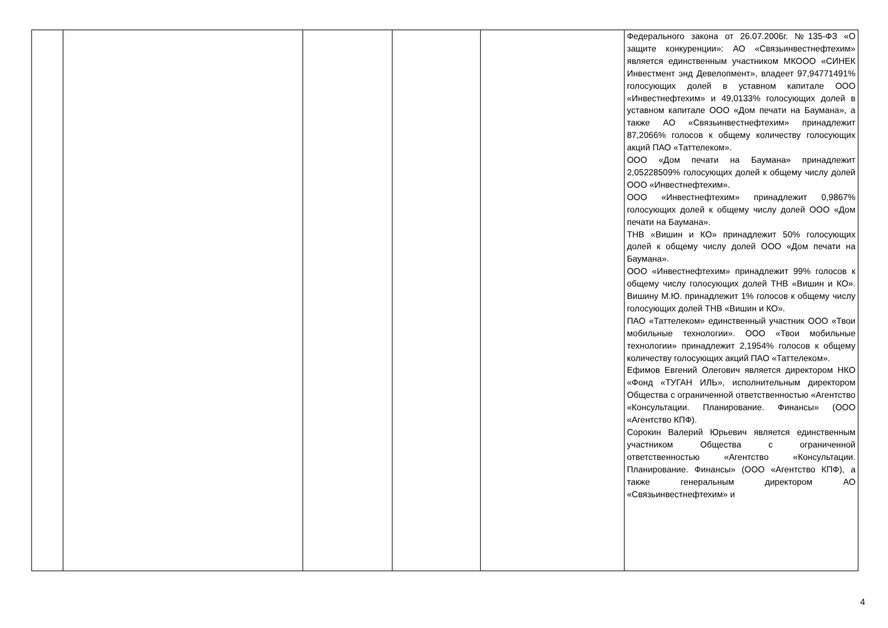| | | | | | Федерального закона от 26.07.2006г. №135-ФЗ «О защите конкуренции»: АО «Связьинвестнефтехим» является единственным участником МКООО «СИНЕК Инвестмент энд Девелопмент», владеет 97,94771491% голосующих долей в уставном капитале ООО «Инвестнефтехим» и 49,0133% голосующих долей в уставном капитале ООО «Дом печати на Баумана», а также АО «Связьинвестнефтехим» принадлежит 87,2066% голосов к общему количеству голосующих акций ПАО «Таттелеком». ООО «Дом печати на Баумана» принадлежит 2,05228509% голосующих долей к общему числу долей ООО «Инвестнефтехим». ООО «Инвестнефтехим» принадлежит 0,9867% голосующих долей к общему числу долей ООО «Дом печати на Баумана». ТНВ «Вишин и КО» принадлежит 50% голосующих долей к общему числу долей ООО «Дом печати на Баумана». ООО «Инвестнефтехим» принадлежит 99% голосов к общему числу голосующих долей ТНВ «Вишин и КО». Вишину М.Ю. принадлежит 1% голосов к общему числу голосующих долей ТНВ «Вишин и КО». ПАО «Таттелеком» единственный участник ООО «Твои мобильные технологии». ООО «Твои мобильные технологии» принадлежит 2,1954% голосов к общему количеству голосующих акций ПАО «Таттелеком». Ефимов Евгений Олегович является директором НКО «Фонд «ТУГАН ИЛЬ», исполнительным директором Общества с ограниченной ответственностью «Агентство «Консультации. Планирование. Финансы» (ООО «Агентство КПФ). Сорокин Валерий Юрьевич является единственным участником Общества с ограниченной ответственностью «Агентство «Консультации. Планирование. Финансы» (ООО «Агентство КПФ), а также генеральным директором АО «Связьинвестнефтехим» и |
4